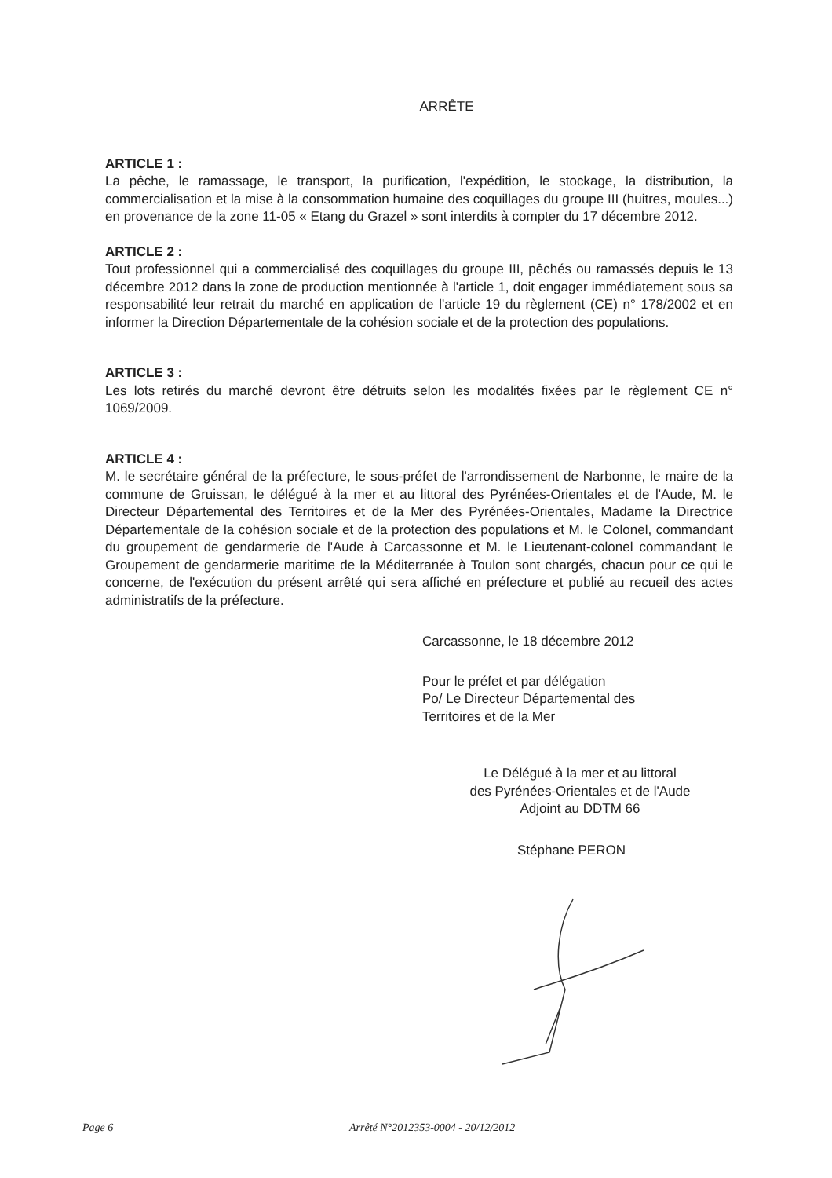ARRÊTE
ARTICLE 1 :
La pêche, le ramassage, le transport, la purification, l'expédition, le stockage, la distribution, la commercialisation et la mise à la consommation humaine des coquillages du groupe III (huitres, moules...) en provenance de la zone 11-05 « Etang du Grazel » sont interdits à compter du 17 décembre 2012.
ARTICLE 2 :
Tout professionnel qui a commercialisé des coquillages du groupe III, pêchés ou ramassés depuis le 13 décembre 2012 dans la zone de production mentionnée à l'article 1, doit engager immédiatement sous sa responsabilité leur retrait du marché en application de l'article 19 du règlement (CE) n° 178/2002 et en informer la Direction Départementale de la cohésion sociale et de la protection des populations.
ARTICLE 3 :
Les lots retirés du marché devront être détruits selon les modalités fixées par le règlement CE n° 1069/2009.
ARTICLE 4 :
M. le secrétaire général de la préfecture, le sous-préfet de l'arrondissement de Narbonne, le maire de la commune de Gruissan, le délégué à la mer et au littoral des Pyrénées-Orientales et de l'Aude, M. le Directeur Départemental des Territoires et de la Mer des Pyrénées-Orientales, Madame la Directrice Départementale de la cohésion sociale et de la protection des populations et M. le Colonel, commandant du groupement de gendarmerie de l'Aude à Carcassonne et M. le Lieutenant-colonel commandant le Groupement de gendarmerie maritime de la Méditerranée à Toulon sont chargés, chacun pour ce qui le concerne, de l'exécution du présent arrêté qui sera affiché en préfecture et publié au recueil des actes administratifs de la préfecture.
Carcassonne, le 18 décembre 2012
Pour le préfet et par délégation
Po/ Le Directeur Départemental des
Territoires et de la Mer
Le Délégué à la mer et au littoral
des Pyrénées-Orientales et de l'Aude
Adjoint au DDTM 66
Stéphane PERON
Page 6 Arrêté N°2012353-0004 - 20/12/2012